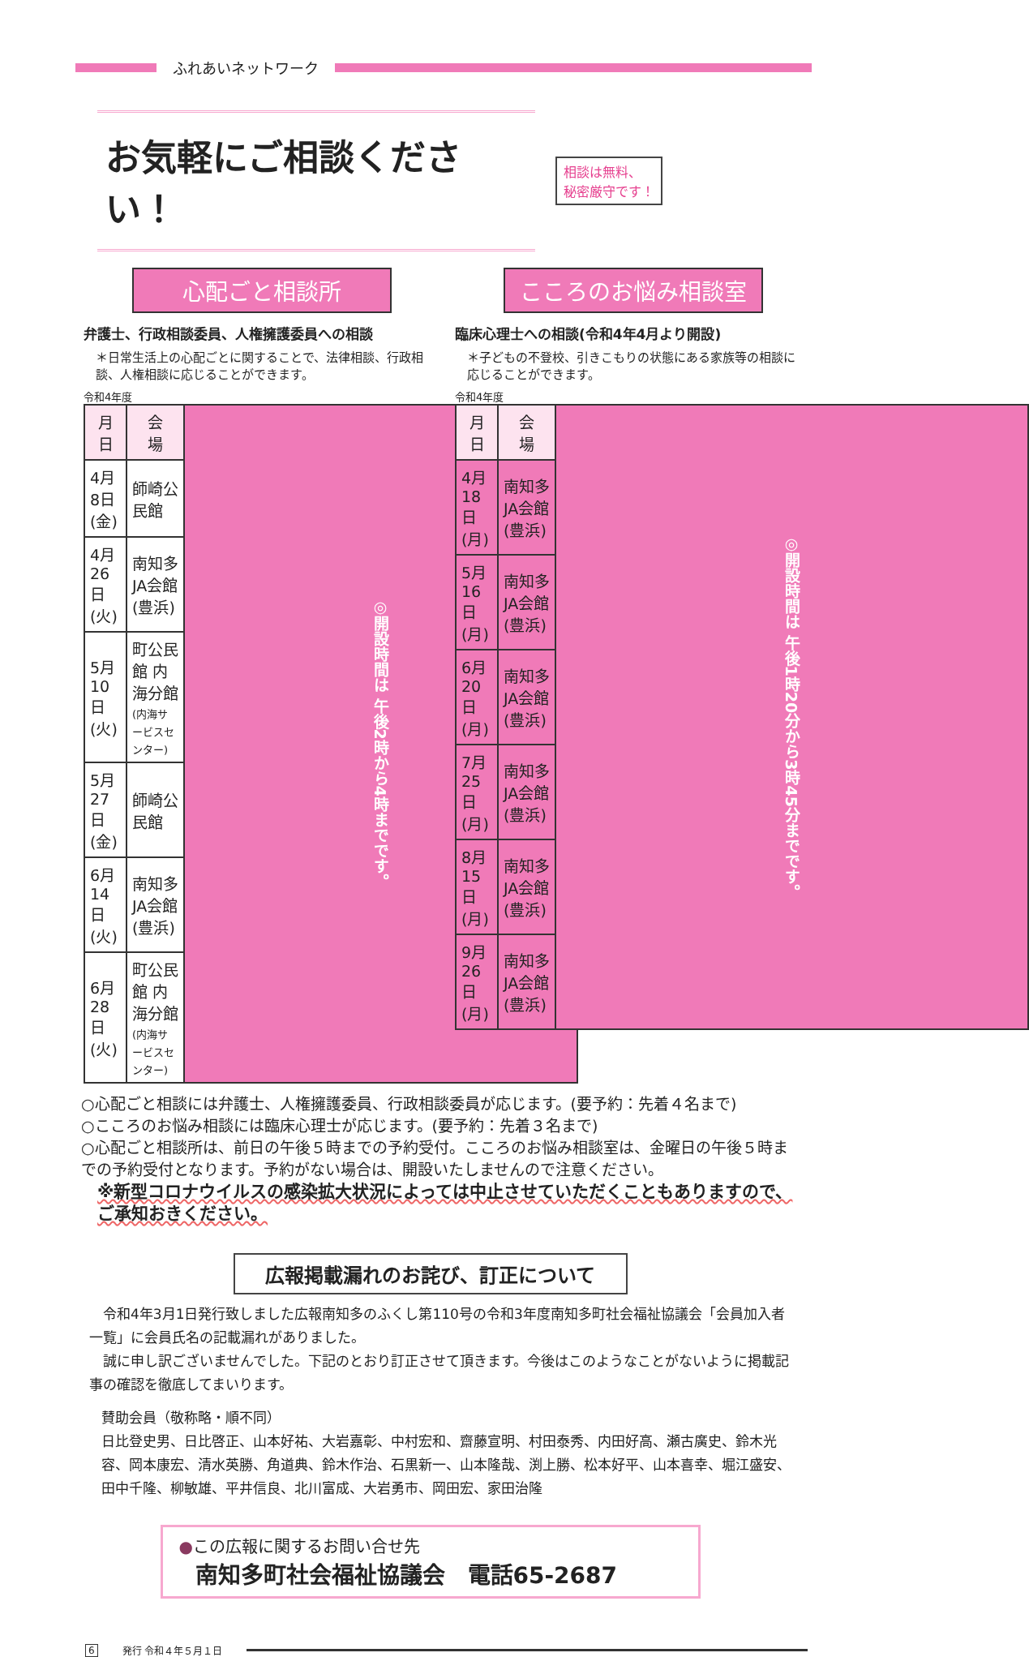ふれあいネットワーク
お気軽にご相談ください！
相談は無料、
秘密厳守です！
心配ごと相談所
弁護士、行政相談委員、人権擁護委員への相談
＊日常生活上の心配ごとに関することで、法律相談、行政相談、人権相談に応じることができます。
令和4年度
| 月 日 | 会 場 | ◎開設時間は 午後2時から4時までです。 |
| 4月 8日(金) | 師崎公民館 | |
| 4月26日(火) | 南知多JA会館(豊浜) | |
| 5月10日(火) | 町公民館 内海分館 (内海サービスセンター) | |
| 5月27日(金) | 師崎公民館 | |
| 6月14日(火) | 南知多JA会館(豊浜) | |
| 6月28日(火) | 町公民館 内海分館 (内海サービスセンター) | |
こころのお悩み相談室
臨床心理士への相談(令和4年4月より開設)
＊子どもの不登校、引きこもりの状態にある家族等の相談に応じることができます。
令和4年度
| 月 日 | 会 場 | ◎開設時間は 午後1時20分から3時45分までです。 |
| 4月18日(月) | 南知多JA会館(豊浜) | |
| 5月16日(月) | 南知多JA会館(豊浜) | |
| 6月20日(月) | 南知多JA会館(豊浜) | |
| 7月25日(月) | 南知多JA会館(豊浜) | |
| 8月15日(月) | 南知多JA会館(豊浜) | |
| 9月26日(月) | 南知多JA会館(豊浜) | |
○心配ごと相談には弁護士、人権擁護委員、行政相談委員が応じます。(要予約：先着４名まで)
○こころのお悩み相談には臨床心理士が応じます。(要予約：先着３名まで)
○心配ごと相談所は、前日の午後５時までの予約受付。こころのお悩み相談室は、金曜日の午後５時までの予約受付となります。予約がない場合は、開設いたしませんので注意ください。
※新型コロナウイルスの感染拡大状況によっては中止させていただくこともありますので、ご承知おきください。
広報掲載漏れのお詫び、訂正について
　令和4年3月1日発行致しました広報南知多のふくし第110号の令和3年度南知多町社会福祉協議会「会員加入者一覧」に会員氏名の記載漏れがありました。
　誠に申し訳ございませんでした。下記のとおり訂正させて頂きます。今後はこのようなことがないように掲載記事の確認を徹底してまいります。
賛助会員（敬称略・順不同）
日比登史男、日比啓正、山本好祐、大岩嘉彰、中村宏和、齋藤宣明、村田泰秀、内田好高、瀬古廣史、鈴木光容、岡本康宏、清水英勝、角道典、鈴木作治、石黒新一、山本隆哉、渕上勝、松本好平、山本喜幸、堀江盛安、田中千隆、柳敏雄、平井信良、北川富成、大岩勇市、岡田宏、家田治隆
●この広報に関するお問い合せ先
南知多町社会福祉協議会　電話65-2687
6 発行 令和４年５月１日